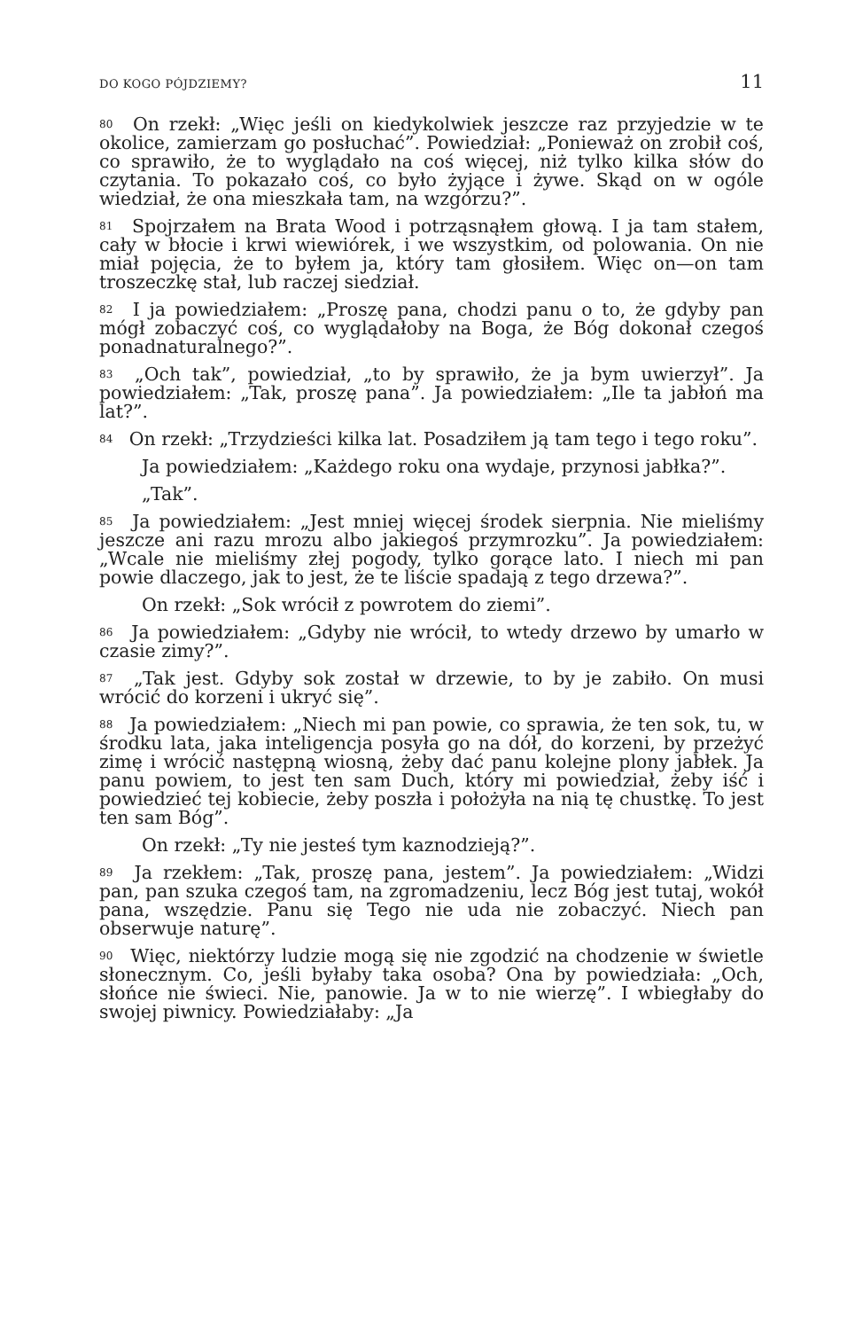DO KOGO PÓJDZIEMY? 11
<sup>80</sup> On rzekł: „Więc jeśli on kiedykolwiek jeszcze raz przyjedzie w te okolice, zamierzam go posłuchać”. Powiedział: „Ponieważ on zrobił coś, co sprawiło, że to wyglądało na coś więcej, niż tylko kilka słów do czytania. To pokazało coś, co było żyjące i żywe. Skąd on w ogóle wiedział, że ona mieszkała tam, na wzgórzu?”.
<sup>81</sup> Spojrzałem na Brata Wood i potrząsnąłem głową. I ja tam stałem, cały w błocie i krwi wiewiórek, i we wszystkim, od polowania. On nie miał pojęcia, że to byłem ja, który tam głosiłem. Więc on—on tam troszeczkę stał, lub raczej siedział.
<sup>82</sup> I ja powiedziałem: „Proszę pana, chodzi panu o to, że gdyby pan mógł zobaczyć coś, co wyglądałoby na Boga, że Bóg dokonał czegoś ponadnaturalnego?”.
<sup>83</sup> „Och tak”, powiedział, „to by sprawiło, że ja bym uwierzył”. Ja powiedziałem: „Tak, proszę pana”. Ja powiedziałem: „Ile ta jabłoń ma lat?”.
<sup>84</sup> On rzekł: „Trzydzieści kilka lat. Posadziłem ją tam tego i tego roku”.
Ja powiedziałem: „Każdego roku ona wydaje, przynosi jabłka?”.
„Tak”.
<sup>85</sup> Ja powiedziałem: „Jest mniej więcej środek sierpnia. Nie mieliśmy jeszcze ani razu mrozu albo jakiegoś przymrozku”. Ja powiedziałem: „Wcale nie mieliśmy złej pogody, tylko gorące lato. I niech mi pan powie dlaczego, jak to jest, że te liście spadają z tego drzewa?”.
On rzekł: „Sok wrócił z powrotem do ziemi”.
<sup>86</sup> Ja powiedziałem: „Gdyby nie wrócił, to wtedy drzewo by umarło w czasie zimy?”.
<sup>87</sup> „Tak jest. Gdyby sok został w drzewie, to by je zabiło. On musi wrócić do korzeni i ukryć się”.
<sup>88</sup> Ja powiedziałem: „Niech mi pan powie, co sprawia, że ten sok, tu, w środku lata, jaka inteligencja posyła go na dół, do korzeni, by przeżyć zimę i wrócić następną wiosną, żeby dać panu kolejne plony jabłek. Ja panu powiem, to jest ten sam Duch, który mi powiedział, żeby iść i powiedzieć tej kobiecie, żeby poszła i położyła na nią tę chustkę. To jest ten sam Bóg”.
On rzekł: „Ty nie jesteś tym kaznodzieją?”.
<sup>89</sup> Ja rzekłem: „Tak, proszę pana, jestem”. Ja powiedziałem: „Widzi pan, pan szuka czegoś tam, na zgromadzeniu, lecz Bóg jest tutaj, wokół pana, wszędzie. Panu się Tego nie uda nie zobaczyć. Niech pan obserwuje naturę”.
<sup>90</sup> Więc, niektórzy ludzie mogą się nie zgodzić na chodzenie w świetle słonecznym. Co, jeśli byłaby taka osoba? Ona by powiedziała: „Och, słońce nie świeci. Nie, panowie. Ja w to nie wierzę”. I wbiegłaby do swojej piwnicy. Powiedziałaby: „Ja